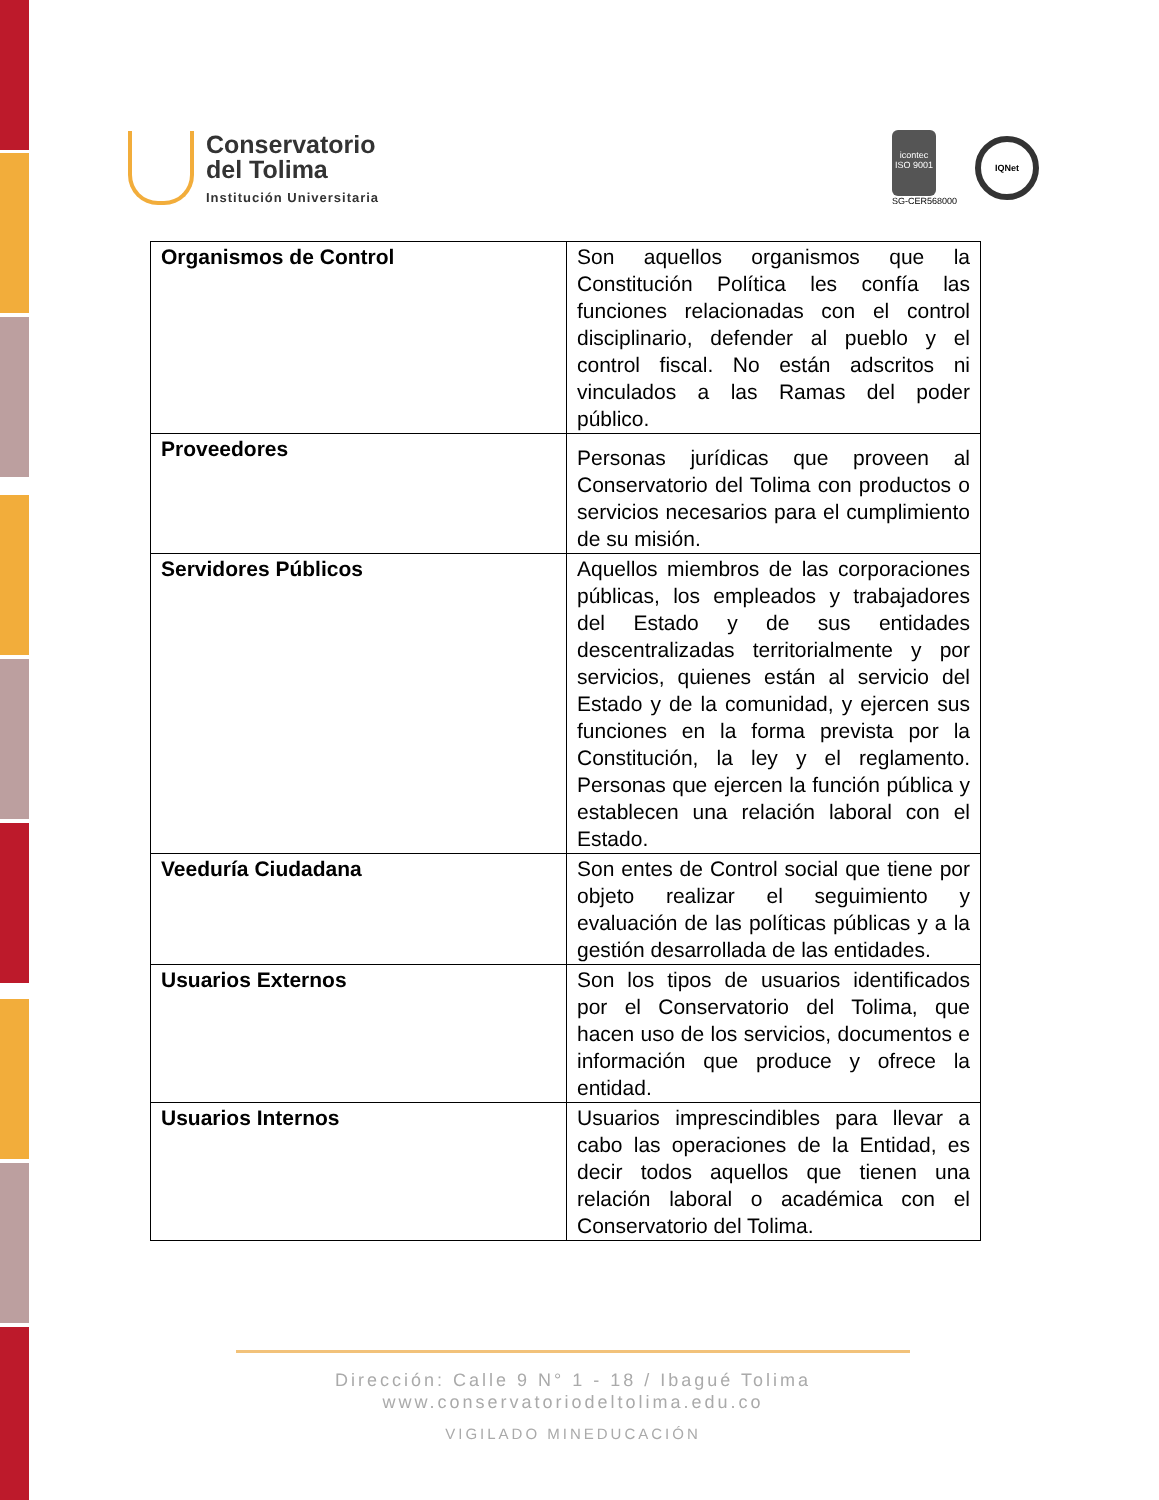Conservatorio
del Tolima
Institución Universitaria
icontec
ISO 9001
SG-CER568000
IQNet
| Organismos de Control | Son aquellos organismos que la Constitución Política les confía las funciones relacionadas con el control disciplinario, defender al pueblo y el control fiscal. No están adscritos ni vinculados a las Ramas del poder público. |
| Proveedores | Personas jurídicas que proveen al Conservatorio del Tolima con productos o servicios necesarios para el cumplimiento de su misión. |
| Servidores Públicos | Aquellos miembros de las corporaciones públicas, los empleados y trabajadores del Estado y de sus entidades descentralizadas territorialmente y por servicios, quienes están al servicio del Estado y de la comunidad, y ejercen sus funciones en la forma prevista por la Constitución, la ley y el reglamento. Personas que ejercen la función pública y establecen una relación laboral con el Estado. |
| Veeduría Ciudadana | Son entes de Control social que tiene por objeto realizar el seguimiento y evaluación de las políticas públicas y a la gestión desarrollada de las entidades. |
| Usuarios Externos | Son los tipos de usuarios identificados por el Conservatorio del Tolima, que hacen uso de los servicios, documentos e información que produce y ofrece la entidad. |
| Usuarios Internos | Usuarios imprescindibles para llevar a cabo las operaciones de la Entidad, es decir todos aquellos que tienen una relación laboral o académica con el Conservatorio del Tolima. |
Dirección: Calle 9 N° 1 - 18 / Ibagué Tolima
www.conservatoriodeltolima.edu.co
VIGILADO MINEDUCACIÓN